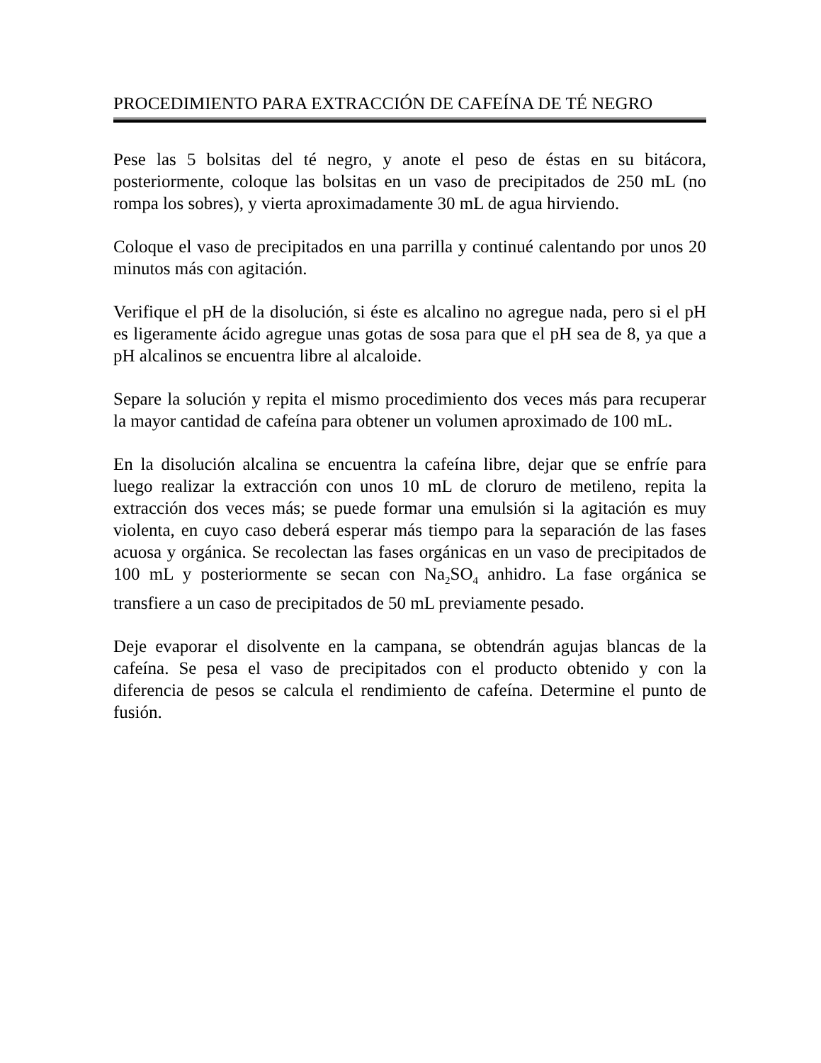PROCEDIMIENTO PARA EXTRACCIÓN DE CAFEÍNA DE TÉ NEGRO
Pese las 5 bolsitas del té negro, y anote el peso de éstas en su bitácora, posteriormente, coloque las bolsitas en un vaso de precipitados de 250 mL (no rompa los sobres), y vierta aproximadamente 30 mL de agua hirviendo.
Coloque el vaso de precipitados en una parrilla y continué calentando por unos 20 minutos más con agitación.
Verifique el pH de la disolución, si éste es alcalino no agregue nada, pero si el pH es ligeramente ácido agregue unas gotas de sosa para que el pH sea de 8, ya que a pH alcalinos se encuentra libre al alcaloide.
Separe la solución y repita el mismo procedimiento dos veces más para recuperar la mayor cantidad de cafeína para obtener un volumen aproximado de 100 mL.
En la disolución alcalina se encuentra la cafeína libre, dejar que se enfríe para luego realizar la extracción con unos 10 mL de cloruro de metileno, repita la extracción dos veces más; se puede formar una emulsión si la agitación es muy violenta, en cuyo caso deberá esperar más tiempo para la separación de las fases acuosa y orgánica. Se recolectan las fases orgánicas en un vaso de precipitados de 100 mL y posteriormente se secan con Na<sub>2</sub>SO<sub>4</sub> anhidro. La fase orgánica se transfiere a un caso de precipitados de 50 mL previamente pesado.
Deje evaporar el disolvente en la campana, se obtendrán agujas blancas de la cafeína. Se pesa el vaso de precipitados con el producto obtenido y con la diferencia de pesos se calcula el rendimiento de cafeína. Determine el punto de fusión.